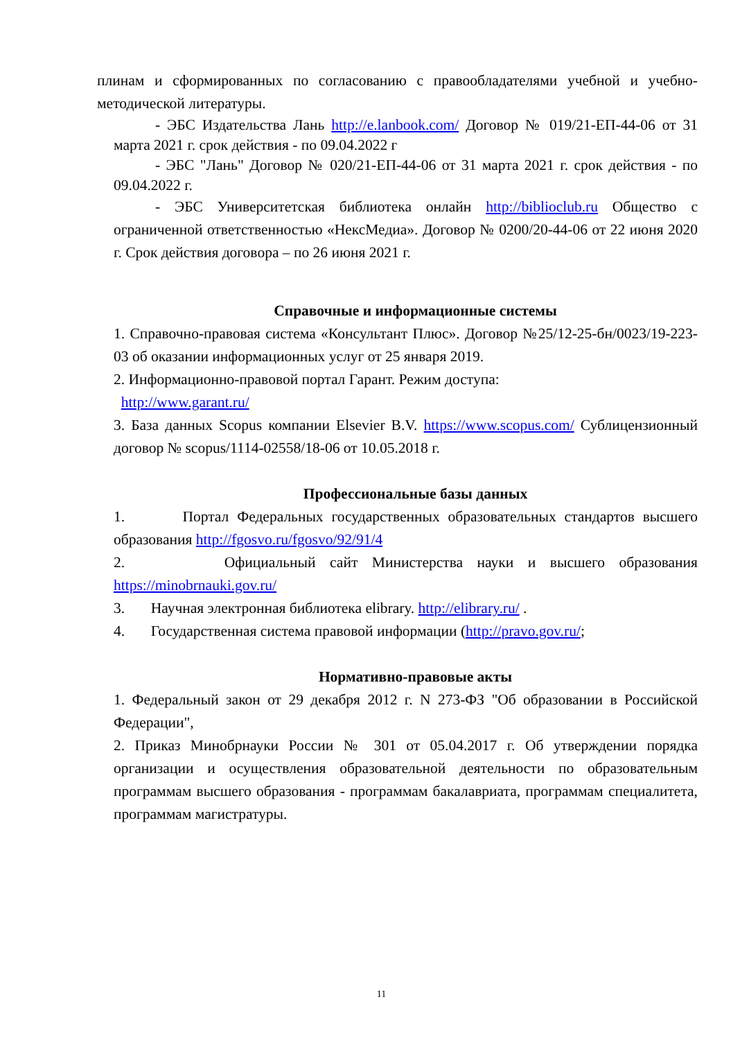плинам и сформированных по согласованию с правообладателями учебной и учебно-методической литературы.
- ЭБС Издательства Лань http://e.lanbook.com/ Договор № 019/21-ЕП-44-06 от 31 марта 2021 г. срок действия - по 09.04.2022 г
- ЭБС "Лань" Договор № 020/21-ЕП-44-06 от 31 марта 2021 г. срок действия - по 09.04.2022 г.
- ЭБС Университетская библиотека онлайн http://biblioclub.ru Общество с ограниченной ответственностью «НексМедиа». Договор № 0200/20-44-06 от 22 июня 2020 г. Срок действия договора – по 26 июня 2021 г.
Справочные и информационные системы
1. Справочно-правовая система «Консультант Плюс». Договор №25/12-25-бн/0023/19-223-03 об оказании информационных услуг от 25 января 2019.
2. Информационно-правовой портал Гарант. Режим доступа:
http://www.garant.ru/
3. База данных Scopus компании Elsevier B.V. https://www.scopus.com/ Сублицензионный договор № scopus/1114-02558/18-06 от 10.05.2018 г.
Профессиональные базы данных
1. Портал Федеральных государственных образовательных стандартов высшего образования http://fgosvo.ru/fgosvo/92/91/4
2. Официальный сайт Министерства науки и высшего образования https://minobrnauki.gov.ru/
3. Научная электронная библиотека elibrary. http://elibrary.ru/ .
4. Государственная система правовой информации (http://pravo.gov.ru/;
Нормативно-правовые акты
1. Федеральный закон от 29 декабря 2012 г. N 273-ФЗ "Об образовании в Российской Федерации",
2. Приказ Минобрнауки России № 301 от 05.04.2017 г. Об утверждении порядка организации и осуществления образовательной деятельности по образовательным программам высшего образования - программам бакалавриата, программам специалитета, программам магистратуры.
11